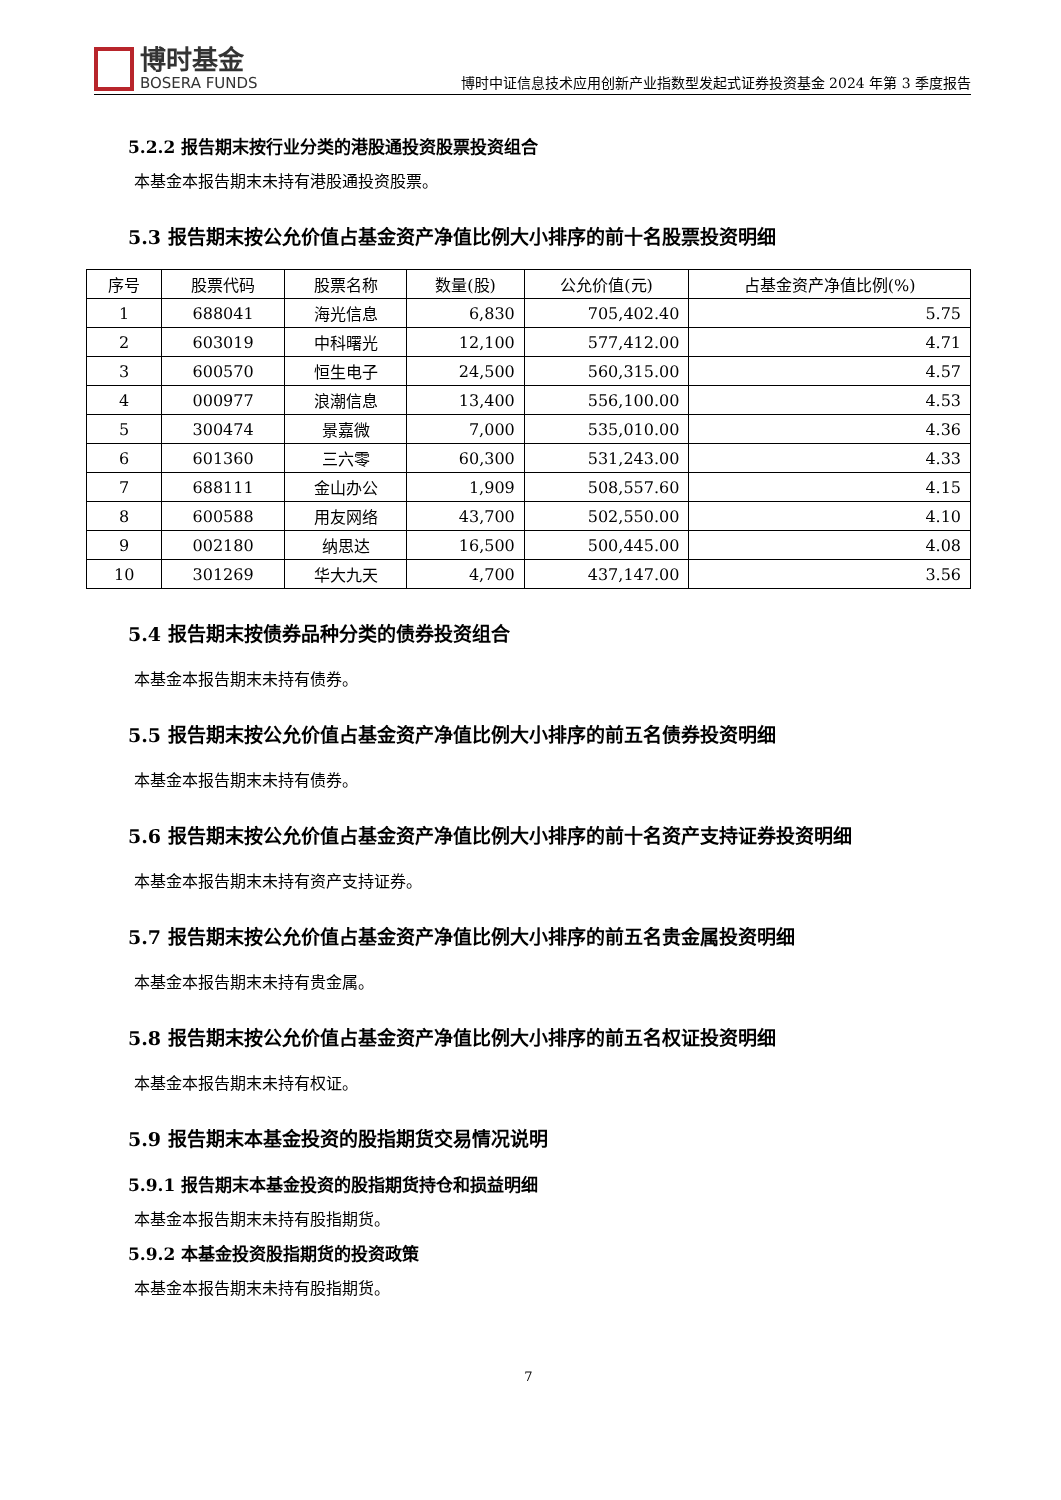博时基金
BOSERA FUNDS
博时中证信息技术应用创新产业指数型发起式证券投资基金 2024 年第 3 季度报告
5.2.2 报告期末按行业分类的港股通投资股票投资组合
本基金本报告期末未持有港股通投资股票。
5.3 报告期末按公允价值占基金资产净值比例大小排序的前十名股票投资明细
| 序号 | 股票代码 | 股票名称 | 数量(股) | 公允价值(元) | 占基金资产净值比例(%) |
| --- | --- | --- | --- | --- | --- |
| 1 | 688041 | 海光信息 | 6,830 | 705,402.40 | 5.75 |
| 2 | 603019 | 中科曙光 | 12,100 | 577,412.00 | 4.71 |
| 3 | 600570 | 恒生电子 | 24,500 | 560,315.00 | 4.57 |
| 4 | 000977 | 浪潮信息 | 13,400 | 556,100.00 | 4.53 |
| 5 | 300474 | 景嘉微 | 7,000 | 535,010.00 | 4.36 |
| 6 | 601360 | 三六零 | 60,300 | 531,243.00 | 4.33 |
| 7 | 688111 | 金山办公 | 1,909 | 508,557.60 | 4.15 |
| 8 | 600588 | 用友网络 | 43,700 | 502,550.00 | 4.10 |
| 9 | 002180 | 纳思达 | 16,500 | 500,445.00 | 4.08 |
| 10 | 301269 | 华大九天 | 4,700 | 437,147.00 | 3.56 |
5.4 报告期末按债券品种分类的债券投资组合
本基金本报告期末未持有债券。
5.5 报告期末按公允价值占基金资产净值比例大小排序的前五名债券投资明细
本基金本报告期末未持有债券。
5.6 报告期末按公允价值占基金资产净值比例大小排序的前十名资产支持证券投资明细
本基金本报告期末未持有资产支持证券。
5.7 报告期末按公允价值占基金资产净值比例大小排序的前五名贵金属投资明细
本基金本报告期末未持有贵金属。
5.8 报告期末按公允价值占基金资产净值比例大小排序的前五名权证投资明细
本基金本报告期末未持有权证。
5.9 报告期末本基金投资的股指期货交易情况说明
5.9.1 报告期末本基金投资的股指期货持仓和损益明细
本基金本报告期末未持有股指期货。
5.9.2 本基金投资股指期货的投资政策
本基金本报告期末未持有股指期货。
7